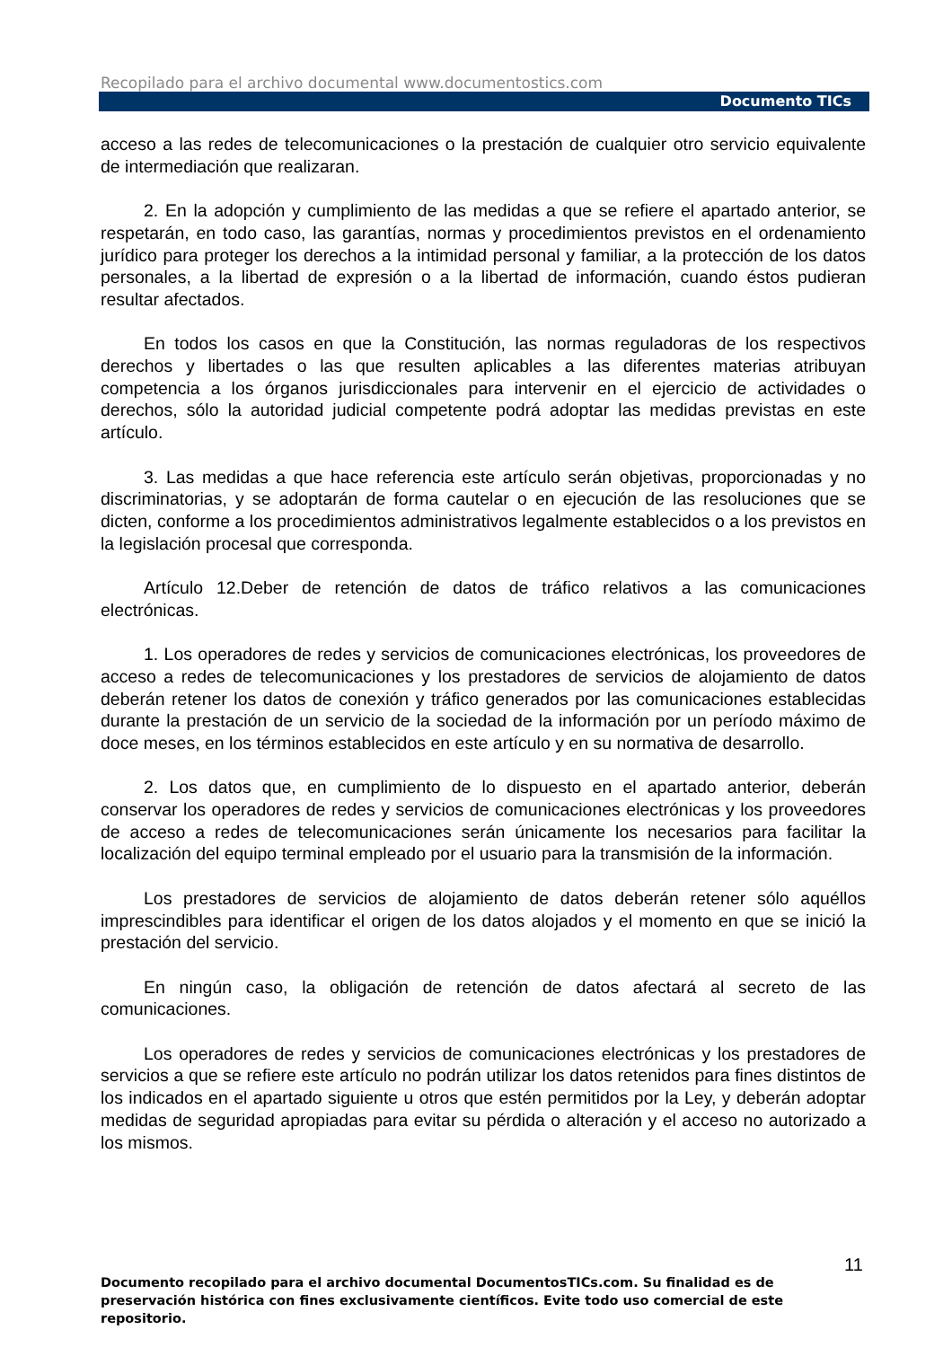Recopilado para el archivo documental www.documentostics.com
Documento TICs
acceso a las redes de telecomunicaciones o la prestación de cualquier otro servicio equivalente de intermediación que realizaran.
2. En la adopción y cumplimiento de las medidas a que se refiere el apartado anterior, se respetarán, en todo caso, las garantías, normas y procedimientos previstos en el ordenamiento jurídico para proteger los derechos a la intimidad personal y familiar, a la protección de los datos personales, a la libertad de expresión o a la libertad de información, cuando éstos pudieran resultar afectados.
En todos los casos en que la Constitución, las normas reguladoras de los respectivos derechos y libertades o las que resulten aplicables a las diferentes materias atribuyan competencia a los órganos jurisdiccionales para intervenir en el ejercicio de actividades o derechos, sólo la autoridad judicial competente podrá adoptar las medidas previstas en este artículo.
3. Las medidas a que hace referencia este artículo serán objetivas, proporcionadas y no discriminatorias, y se adoptarán de forma cautelar o en ejecución de las resoluciones que se dicten, conforme a los procedimientos administrativos legalmente establecidos o a los previstos en la legislación procesal que corresponda.
Artículo 12.Deber de retención de datos de tráfico relativos a las comunicaciones electrónicas.
1. Los operadores de redes y servicios de comunicaciones electrónicas, los proveedores de acceso a redes de telecomunicaciones y los prestadores de servicios de alojamiento de datos deberán retener los datos de conexión y tráfico generados por las comunicaciones establecidas durante la prestación de un servicio de la sociedad de la información por un período máximo de doce meses, en los términos establecidos en este artículo y en su normativa de desarrollo.
2. Los datos que, en cumplimiento de lo dispuesto en el apartado anterior, deberán conservar los operadores de redes y servicios de comunicaciones electrónicas y los proveedores de acceso a redes de telecomunicaciones serán únicamente los necesarios para facilitar la localización del equipo terminal empleado por el usuario para la transmisión de la información.
Los prestadores de servicios de alojamiento de datos deberán retener sólo aquéllos imprescindibles para identificar el origen de los datos alojados y el momento en que se inició la prestación del servicio.
En ningún caso, la obligación de retención de datos afectará al secreto de las comunicaciones.
Los operadores de redes y servicios de comunicaciones electrónicas y los prestadores de servicios a que se refiere este artículo no podrán utilizar los datos retenidos para fines distintos de los indicados en el apartado siguiente u otros que estén permitidos por la Ley, y deberán adoptar medidas de seguridad apropiadas para evitar su pérdida o alteración y el acceso no autorizado a los mismos.
11
Documento recopilado para el archivo documental DocumentosTICs.com. Su finalidad es de preservación histórica con fines exclusivamente científicos. Evite todo uso comercial de este repositorio.